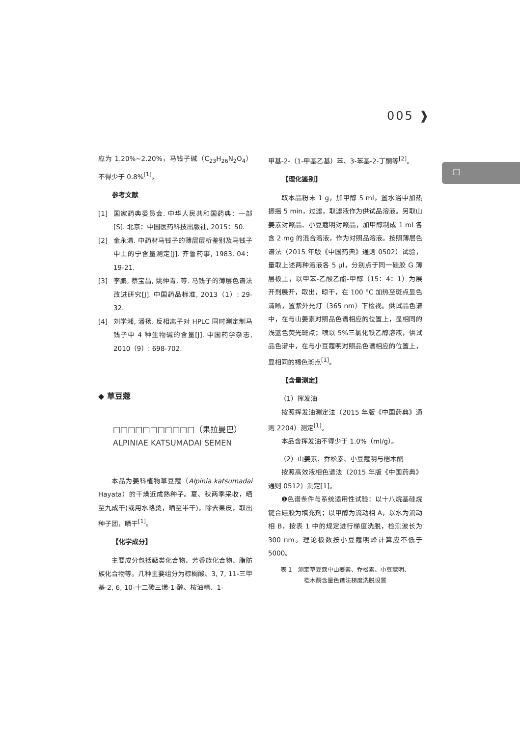005 ❱
□
应为 1.20%~2.20%，马钱子碱（C<sub>23</sub>H<sub>26</sub>N<sub>2</sub>O<sub>4</sub>）不得少于 0.8%<sup>[1]</sup>。
参考文献
[1] 国家药典委员会. 中华人民共和国药典：一部[S]. 北京：中国医药科技出版社, 2015：50.
[2] 金永清. 中药材马钱子的薄层层析鉴别及马钱子中士的宁含量测定[J]. 齐鲁药事, 1983, 04：19-21.
[3] 李鹏, 蔡宝昌, 姚仲青, 等. 马钱子的薄层色谱法改进研究[J]. 中国药品标准, 2013（1）: 29-32.
[4] 刘学湘, 潘扬. 反相离子对 HPLC 同时测定制马钱子中 4 种生物碱的含量[J]. 中国药学杂志, 2010（9）: 698-702.
◆ 草豆蔻
□□□□□□□□□□□（果拉曼巴）
ALPINIAE KATSUMADAI SEMEN
本品为姜科植物草豆蔻（Alpinia katsumadai Hayata）的干燥近成熟种子。夏、秋两季采收，晒至九成干(或用水略烫，晒至半干)，除去果皮，取出种子团，晒干<sup>[1]</sup>。
【化学成分】
主要成分包括萜类化合物、芳香族化合物、脂肪族化合物等。几种主要组分为棕榈酸、3, 7, 11-三甲基-2, 6, 10-十二碳三烯-1-醇、桉油精、1-
甲基-2-（1-甲基乙基）苯、3-苯基-2-丁酮等<sup>[2]</sup>。
【理化鉴别】
取本品粉末 1 g，加甲醇 5 ml，置水浴中加热振摇 5 min，过滤，取滤液作为供试品溶液。另取山姜素对照品、小豆蔻明对照品，加甲醇制成 1 ml 各含 2 mg 的混合溶液，作为对照品溶液。按照薄层色谱法（2015 年版《中国药典》通则 0502）试验，量取上述两种溶液各 5 μl，分别点于同一硅胶 G 薄层板上，以甲苯-乙酸乙酯-甲醇（15：4：1）为展开剂展开，取出，晾干，在 100 °C 加热至斑点显色清晰，置紫外光灯（365 nm）下检视。供试品色谱中，在与山姜素对照品色谱相应的位置上，显相同的浅蓝色荧光斑点；喷以 5%三氯化铁乙醇溶液，供试品色谱中，在与小豆蔻明对照品色谱相应的位置上，显相同的褐色斑点<sup>[1]</sup>。
【含量测定】
（1）挥发油
按照挥发油测定法（2015 年版《中国药典》通则 2204）测定<sup>[1]</sup>。
本品含挥发油不得少于 1.0%（ml/g）。
（2）山姜素、乔松素、小豆蔻明与桤木酮
按照高效液相色谱法（2015 年版《中国药典》通则 0512）测定[1]。
❶色谱条件与系统适用性试验：以十八烷基硅烷键合硅胶为填充剂；以甲醇为流动相 A，以水为流动相 B，按表 1 中的规定进行梯度洗脱，检测波长为 300 nm。理论板数按小豆蔻明峰计算应不低于 5000。
表 1　测定草豆蔻中山姜素、乔松素、小豆蔻明、
桤木酮含量色谱法梯度洗脱设置